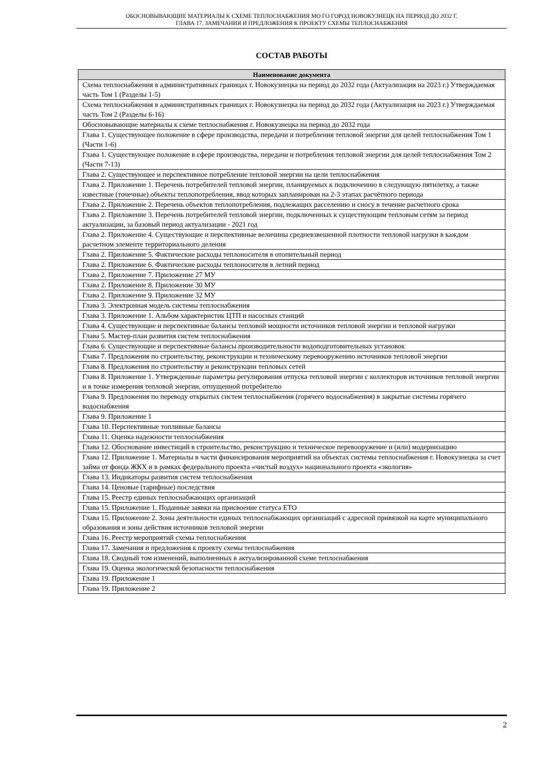ОБОСНОВЫВАЮЩИЕ МАТЕРИАЛЫ К СХЕМЕ ТЕПЛОСНАБЖЕНИЯ МО ГО ГОРОД НОВОКУЗНЕЦК НА ПЕРИОД ДО 2032 Г.
ГЛАВА 17. ЗАМЕЧАНИЯ И ПРЕДЛОЖЕНИЯ К ПРОЕКТУ СХЕМЫ ТЕПЛОСНАБЖЕНИЯ
СОСТАВ РАБОТЫ
| Наименование документа |
| --- |
| Схема теплоснабжения в административных границах г. Новокузнецка на период до 2032 года (Актуализация на 2023 г.) Утверждаемая часть Том 1 (Разделы 1-5) |
| Схема теплоснабжения в административных границах г. Новокузнецка на период до 2032 года (Актуализация на 2023 г.) Утверждаемая часть Том 2 (Разделы 6-16) |
| Обосновывающие материалы к схеме теплоснабжения г. Новокузнецка на период до 2032 года |
| Глава 1. Существующее положение в сфере производства, передачи и потребления тепловой энергии для целей теплоснабжения Том 1 (Части 1-6) |
| Глава 1. Существующее положение в сфере производства, передачи и потребления тепловой энергии для целей теплоснабжения Том 2 (Части 7-13) |
| Глава 2. Существующее и перспективное потребление тепловой энергии на цели теплоснабжения |
| Глава 2. Приложение 1. Перечень потребителей тепловой энергии, планируемых к подключению в следующую пятилетку, а также известные (точечные) объекты теплопотребления, ввод которых запланирован на 2-3 этапах расчётного периода |
| Глава 2. Приложение 2. Перечень объектов теплопотребления, подлежащих расселению и сносу в течение расчетного срока |
| Глава 2. Приложение 3. Перечень потребителей тепловой энергии, подключенных к существующим тепловым сетям за период актуализации, за базовый период актуализации - 2021 год |
| Глава 2. Приложение 4. Существующие и перспективные величины средневзвешенной плотности тепловой нагрузки в каждом расчетном элементе территориального деления |
| Глава 2. Приложение 5. Фактические расходы теплоносителя в отопительный период |
| Глава 2. Приложение 6. Фактические расходы теплоносителя в летний период |
| Глава 2. Приложение 7. Приложение 27 МУ |
| Глава 2. Приложение 8. Приложение 30 МУ |
| Глава 2. Приложение 9. Приложение 32 МУ |
| Глава 3. Электронная модель системы теплоснабжения |
| Глава 3. Приложение 1. Альбом характеристик ЦТП и насосных станций |
| Глава 4. Существующие и перспективные балансы тепловой мощности источников тепловой энергии и тепловой нагрузки |
| Глава 5. Мастер-план развития систем теплоснабжения |
| Глава 6. Существующие и перспективные балансы производительности водоподготовительных установок |
| Глава 7. Предложения по строительству, реконструкции и техническому перевооружению источников тепловой энергии |
| Глава 8. Предложения по строительству и реконструкции тепловых сетей |
| Глава 8. Приложение 1. Утвержденные параметры регулирования отпуска тепловой энергии с коллекторов источников тепловой энергии и в точке измерения тепловой энергии, отпущенной потребителю |
| Глава 9. Предложения по переводу открытых систем теплоснабжения (горячего водоснабжения) в закрытые системы горячего водоснабжения |
| Глава 9. Приложение 1 |
| Глава 10. Перспективные топливные балансы |
| Глава 11. Оценка надежности теплоснабжения |
| Глава 12. Обоснование инвестиций в строительство, реконструкцию и техническое перевооружение и (или) модернизацию |
| Глава 12. Приложение 1. Материалы в части финансирования мероприятий на объектах системы теплоснабжения г. Новокузнецка за счет займа от фонда ЖКХ и в рамках федерального проекта «чистый воздух» национального проекта «экология» |
| Глава 13. Индикаторы развития систем теплоснабжения |
| Глава 14. Ценовые (тарифные) последствия |
| Глава 15. Реестр единых теплоснабжающих организаций |
| Глава 15. Приложение 1. Поданные заявки на присвоение статуса ЕТО |
| Глава 15. Приложение 2. Зоны деятельности единых теплоснабжающих организаций с адресной привязкой на карте муниципального образования и зоны действия источников тепловой энергии |
| Глава 16. Реестр мероприятий схемы теплоснабжения |
| Глава 17. Замечания и предложения к проекту схемы теплоснабжения |
| Глава 18. Сводный том изменений, выполненных в актуализированной схеме теплоснабжения |
| Глава 19. Оценка экологической безопасности теплоснабжения |
| Глава 19. Приложение 1 |
| Глава 19. Приложение 2 |
2